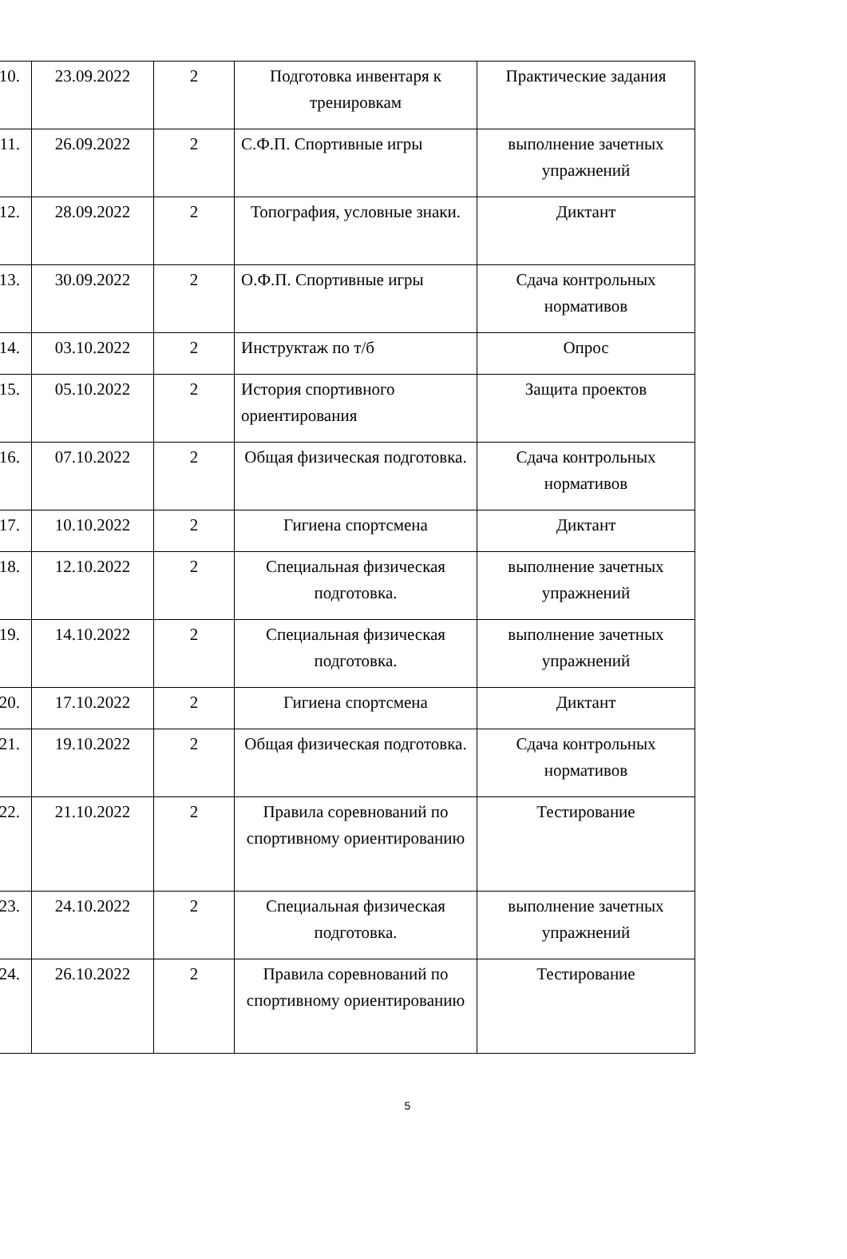| 10. | 23.09.2022 | 2 | Подготовка инвентаря к тренировкам | Практические задания |
| 11. | 26.09.2022 | 2 | С.Ф.П. Спортивные игры | выполнение зачетных упражнений |
| 12. | 28.09.2022 | 2 | Топография, условные знаки. | Диктант |
| 13. | 30.09.2022 | 2 | О.Ф.П. Спортивные игры | Сдача контрольных нормативов |
| 14. | 03.10.2022 | 2 | Инструктаж по т/б | Опрос |
| 15. | 05.10.2022 | 2 | История спортивного ориентирования | Защита проектов |
| 16. | 07.10.2022 | 2 | Общая физическая подготовка. | Сдача контрольных нормативов |
| 17. | 10.10.2022 | 2 | Гигиена спортсмена | Диктант |
| 18. | 12.10.2022 | 2 | Специальная физическая подготовка. | выполнение зачетных упражнений |
| 19. | 14.10.2022 | 2 | Специальная физическая подготовка. | выполнение зачетных упражнений |
| 20. | 17.10.2022 | 2 | Гигиена спортсмена | Диктант |
| 21. | 19.10.2022 | 2 | Общая физическая подготовка. | Сдача контрольных нормативов |
| 22. | 21.10.2022 | 2 | Правила соревнований по спортивному ориентированию | Тестирование |
| 23. | 24.10.2022 | 2 | Специальная физическая подготовка. | выполнение зачетных упражнений |
| 24. | 26.10.2022 | 2 | Правила соревнований по спортивному ориентированию | Тестирование |
5